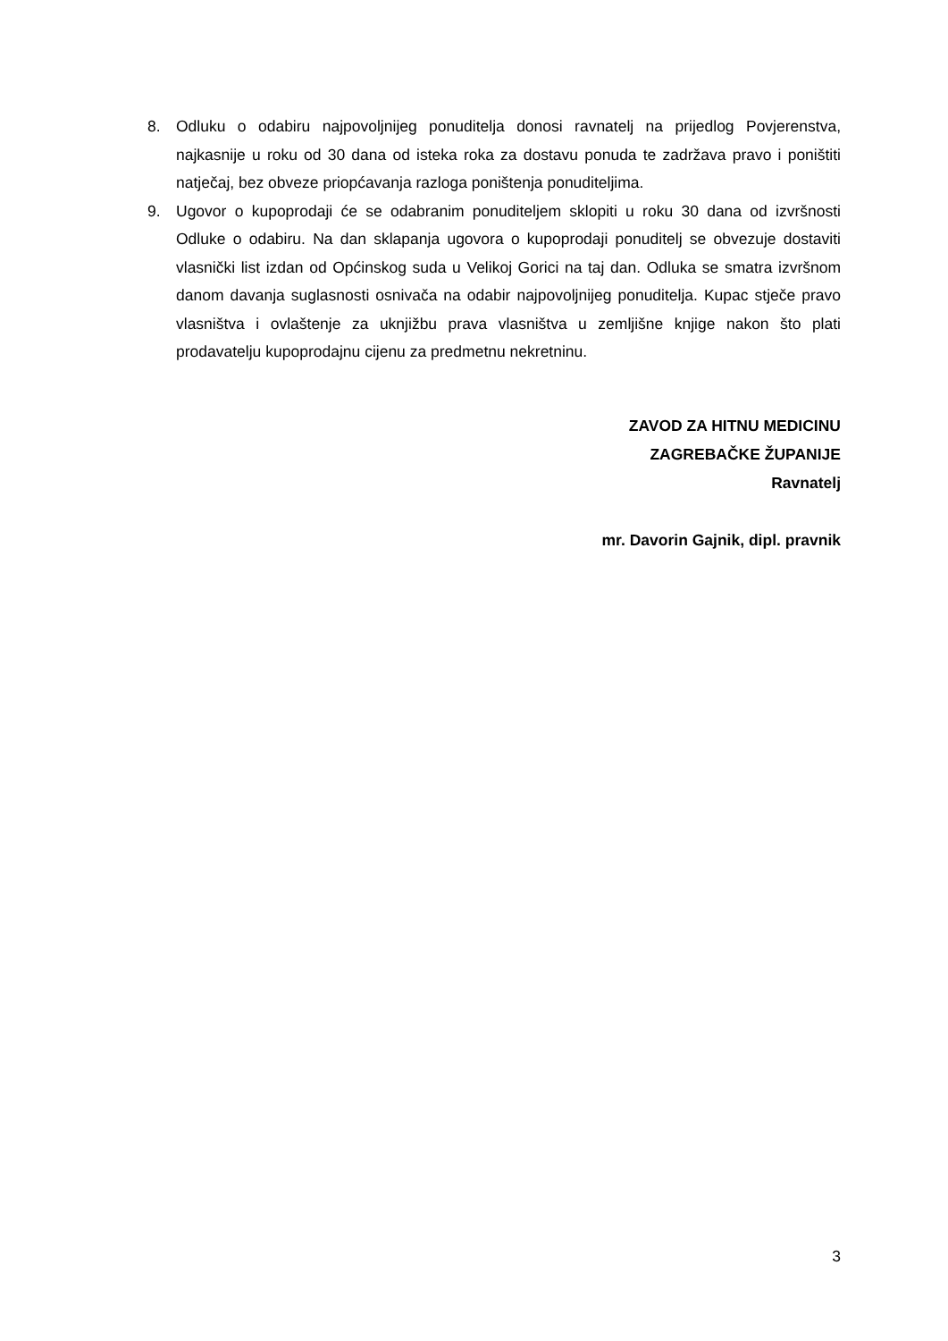8. Odluku o odabiru najpovoljnijeg ponuditelja donosi ravnatelj na prijedlog Povjerenstva, najkasnije u roku od 30 dana od isteka roka za dostavu ponuda te zadržava pravo i poništiti natječaj, bez obveze priopćavanja razloga poništenja ponuditeljima.
9. Ugovor o kupoprodaji će se odabranim ponuditeljem sklopiti u roku 30 dana od izvršnosti Odluke o odabiru. Na dan sklapanja ugovora o kupoprodaji ponuditelj se obvezuje dostaviti vlasnički list izdan od Općinskog suda u Velikoj Gorici na taj dan. Odluka se smatra izvršnom danom davanja suglasnosti osnivača na odabir najpovoljnijeg ponuditelja. Kupac stječe pravo vlasništva i ovlaštenje za uknjižbu prava vlasništva u zemljišne knjige nakon što plati prodavatelju kupoprodajnu cijenu za predmetnu nekretninu.
ZAVOD ZA HITNU MEDICINU
ZAGREBAČKE ŽUPANIJE
Ravnatelj
mr. Davorin Gajnik, dipl. pravnik
3